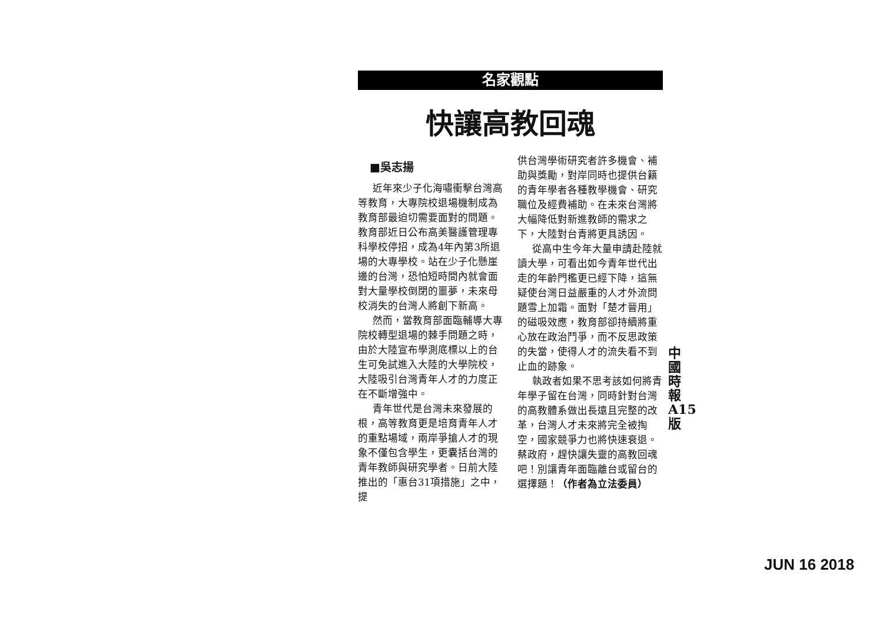名家觀點
快讓高教回魂
■吳志揚
近年來少子化海嘯衝擊台灣高等教育，大專院校退場機制成為教育部最迫切需要面對的問題。教育部近日公布高美醫護管理專科學校停招，成為4年內第3所退場的大專學校。站在少子化懸崖邊的台灣，恐怕短時間內就會面對大量學校倒閉的噩夢，未來母校消失的台灣人將創下新高。
然而，當教育部面臨輔導大專院校轉型退場的棘手問題之時，由於大陸宣布學測底標以上的台生可免試進入大陸的大學院校，大陸吸引台灣青年人才的力度正在不斷增強中。
青年世代是台灣未來發展的根，高等教育更是培育青年人才的重點場域，兩岸爭搶人才的現象不僅包含學生，更囊括台灣的青年教師與研究學者。日前大陸推出的「惠台31項措施」之中，提
供台灣學術研究者許多機會、補助與獎勵，對岸同時也提供台籍的青年學者各種教學機會、研究職位及經費補助。在未來台灣將大幅降低對新進教師的需求之下，大陸對台青將更具誘因。
從高中生今年大量申請赴陸就讀大學，可看出如今青年世代出走的年齡門檻更已經下降，這無疑使台灣日益嚴重的人才外流問題雪上加霜。面對「楚才晉用」的磁吸效應，教育部卻持續將重心放在政治鬥爭，而不反思政策的失當，使得人才的流失看不到止血的跡象。
執政者如果不思考該如何將青年學子留在台灣，同時針對台灣的高教體系做出長遠且完整的改革，台灣人才未來將完全被掏空，國家競爭力也將快速衰退。蔡政府，趕快讓失靈的高教回魂吧！別讓青年面臨離台或留台的選擇題！（作者為立法委員）
中 國 時 報 A15 版
JUN 16 2018